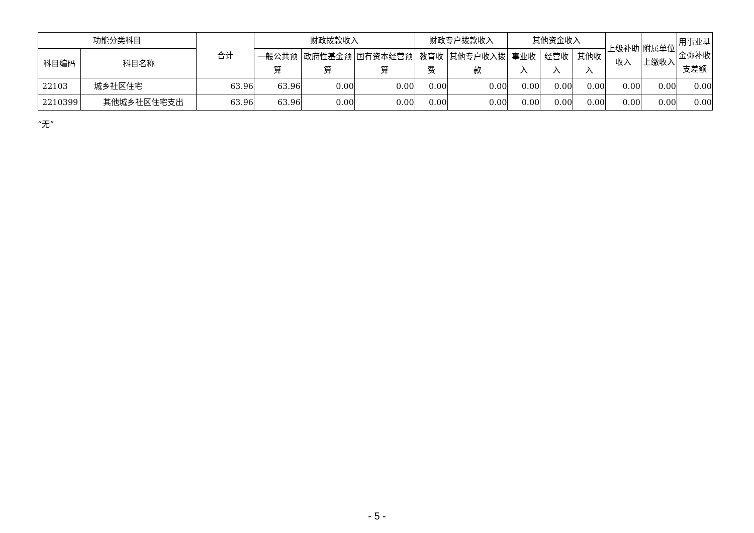| 功能分类科目 | | 合计 | 财政拨款收入 | | | 财政专户拨款收入 | | 其他资金收入 | | | 上级补助收入 | 附属单位上缴收入 | 用事业基金弥补收支差额 |
| --- | --- | --- | --- | --- | --- | --- | --- | --- | --- | --- | --- | --- | --- |
| 科目编码 | 科目名称 | | 一般公共预算 | 政府性基金预算 | 国有资本经营预算 | 教育收费 | 其他专户收入拨款 | 事业收入 | 经营收入 | 其他收入 | | | |
| 22103 | 城乡社区住宅 | 63.96 | 63.96 | 0.00 | 0.00 | 0.00 | 0.00 | 0.00 | 0.00 | 0.00 | 0.00 | 0.00 | 0.00 |
| 2210399 | 其他城乡社区住宅支出 | 63.96 | 63.96 | 0.00 | 0.00 | 0.00 | 0.00 | 0.00 | 0.00 | 0.00 | 0.00 | 0.00 | 0.00 |
“无”
- 5 -